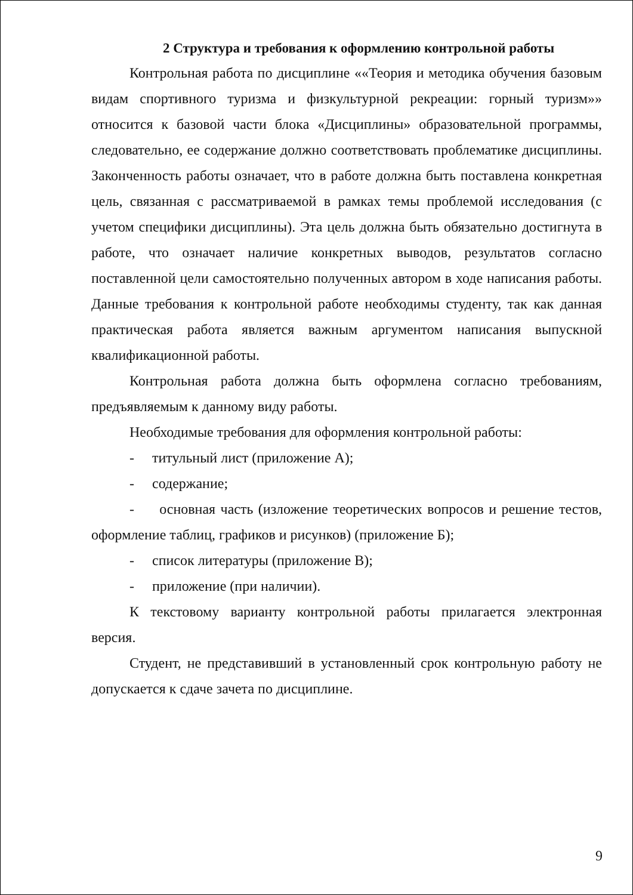2 Структура и требования к оформлению контрольной работы
Контрольная работа по дисциплине ««Теория и методика обучения базовым видам спортивного туризма и физкультурной рекреации: горный туризм»» относится к базовой части блока «Дисциплины» образовательной программы, следовательно, ее содержание должно соответствовать проблематике дисциплины. Законченность работы означает, что в работе должна быть поставлена конкретная цель, связанная с рассматриваемой в рамках темы проблемой исследования (с учетом специфики дисциплины). Эта цель должна быть обязательно достигнута в работе, что означает наличие конкретных выводов, результатов согласно поставленной цели самостоятельно полученных автором в ходе написания работы. Данные требования к контрольной работе необходимы студенту, так как данная практическая работа является важным аргументом написания выпускной квалификационной работы.
Контрольная работа должна быть оформлена согласно требованиям, предъявляемым к данному виду работы.
Необходимые требования для оформления контрольной работы:
- титульный лист (приложение А);
- содержание;
- основная часть (изложение теоретических вопросов и решение тестов, оформление таблиц, графиков и рисунков) (приложение Б);
- список литературы (приложение В);
- приложение (при наличии).
К текстовому варианту контрольной работы прилагается электронная версия.
Студент, не представивший в установленный срок контрольную работу не допускается к сдаче зачета по дисциплине.
9